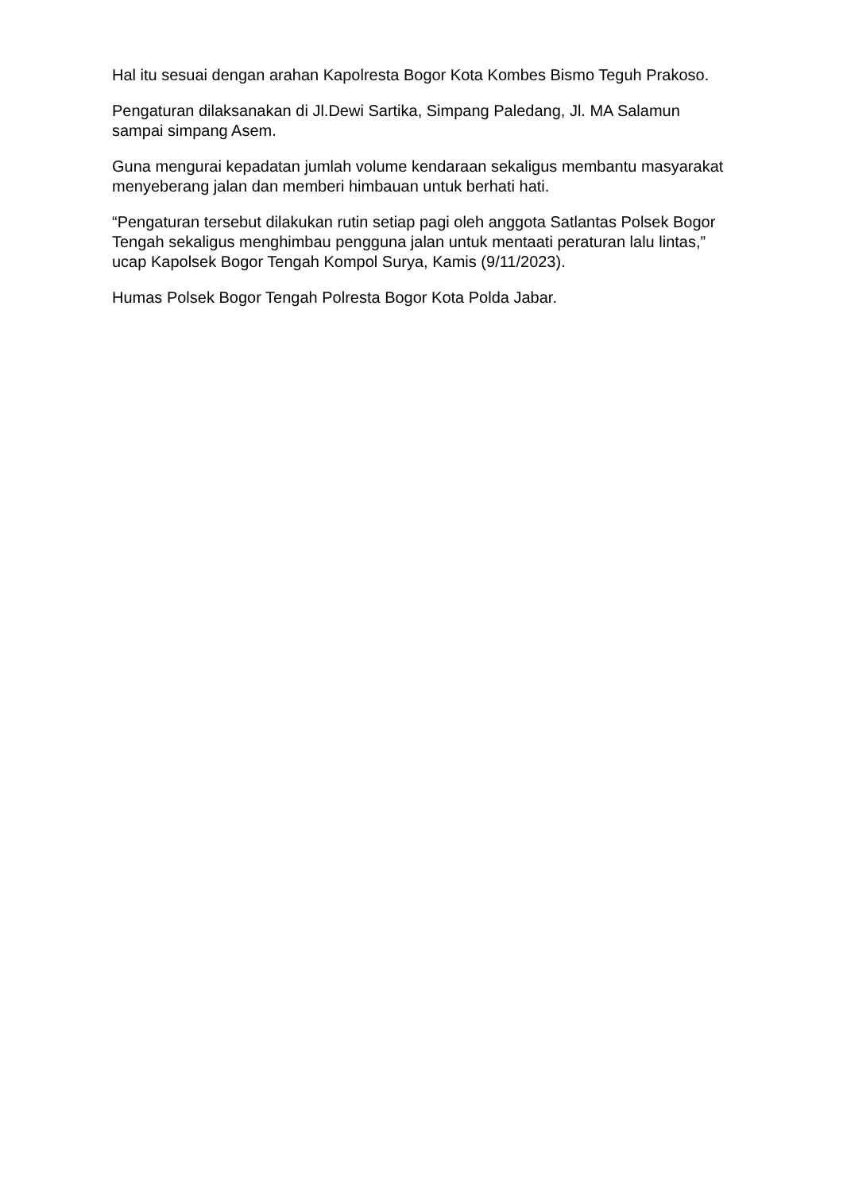Hal itu sesuai dengan arahan Kapolresta Bogor Kota Kombes Bismo Teguh Prakoso.
Pengaturan dilaksanakan di Jl.Dewi Sartika, Simpang Paledang, Jl. MA Salamun sampai simpang Asem.
Guna mengurai kepadatan jumlah volume kendaraan sekaligus membantu masyarakat menyeberang jalan dan memberi himbauan untuk berhati hati.
“Pengaturan tersebut dilakukan rutin setiap pagi oleh anggota Satlantas Polsek Bogor Tengah sekaligus menghimbau pengguna jalan untuk mentaati peraturan lalu lintas,” ucap Kapolsek Bogor Tengah Kompol Surya, Kamis (9/11/2023).
Humas Polsek Bogor Tengah Polresta Bogor Kota Polda Jabar.